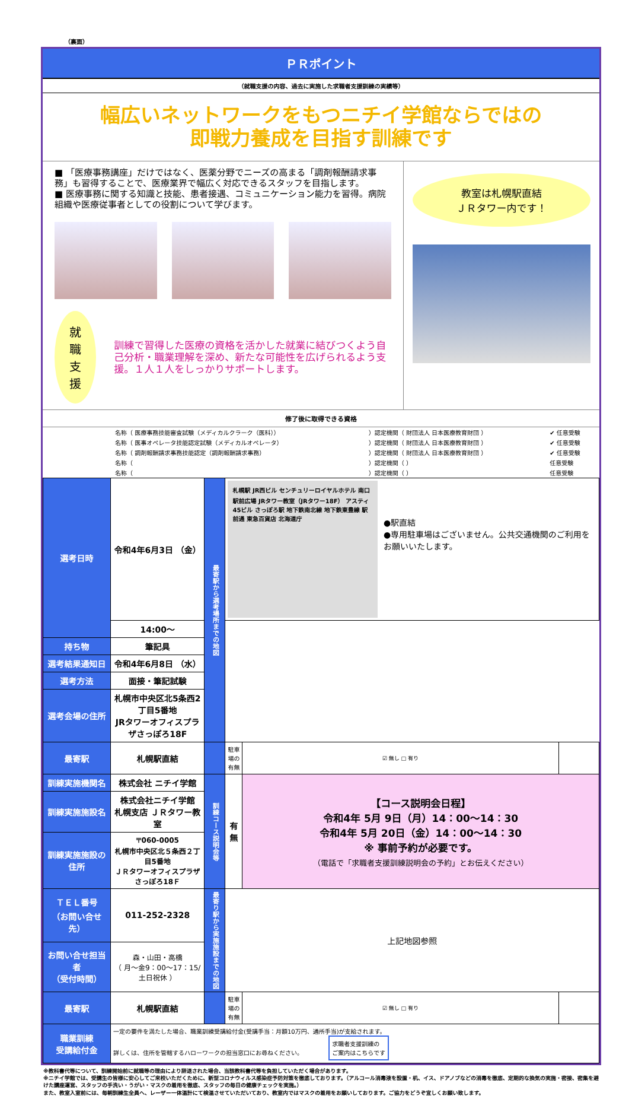（裏面）
ＰＲポイント
（就職支援の内容、過去に実施した求職者支援訓練の実績等）
幅広いネットワークをもつニチイ学館ならではの
即戦力養成を目指す訓練です
■ 「医療事務講座」だけではなく、医薬分野でニーズの高まる「調剤報酬請求事務」も習得することで、医療業界で幅広く対応できるスタッフを目指します。
■ 医療事務に関する知識と技能、患者接遇、コミュニケーション能力を習得。病院組織や医療従事者としての役割について学びます。
就職支援
訓練で習得した医療の資格を活かした就業に結びつくよう自己分析・職業理解を深め、新たな可能性を広げられるよう支援。１人１人をしっかりサポートします。
教室は札幌駅直結
ＪＲタワー内です！
修了後に取得できる資格
| | 名称（ 医療事務技能審査試験（メディカルクラーク（医科）） | ）認定機関（ 財団法人 日本医療教育財団 ） | ✔ 任意受験 |
| | 名称（ 医事オペレータ技能認定試験（メディカルオペレータ） | ）認定機関（ 財団法人 日本医療教育財団 ） | ✔ 任意受験 |
| | 名称（ 調剤報酬請求事務技能認定（調剤報酬請求事務） | ）認定機関（ 財団法人 日本医療教育財団 ） | ✔ 任意受験 |
| | 名称（ | ）認定機関（ ） | 任意受験 |
| | 名称（ | ）認定機関（ ） | 任意受験 |
| 選考日時 | 令和4年6月3日 （金） | 最寄駅から選考場所までの地図 | 札幌駅 JR西ビル センチュリーロイヤルホテル 南口駅前広場 JRタワー教室（JRタワー18F） アスティ45ビル さっぽろ駅 地下鉄南北線 地下鉄東豊線 駅前通 東急百貨店 北海道庁 ●駅直結 ●専用駐車場はございません。公共交通機関のご利用をお願いいたします。 | | |
| | 14:00～ | | | | |
| 持ち物 | 筆記具 | | | | |
| 選考結果通知日 | 令和4年6月8日 （水） | | | | |
| 選考方法 | 面接・筆記試験 | | | | |
| 選考会場の住所 | 札幌市中央区北5条西2丁目5番地 JRタワーオフィスプラザさっぽろ18F | | | | |
| 最寄駅 | 札幌駅直結 | | 駐車場の有無 | ☑ 無し □ 有り | |
| 訓練実施機関名 | 株式会社 ニチイ学館 | 訓練コース説明会等 | 有 無 | 【コース説明会日程】 令和4年 5月 9日（月）14：00～14：30 令和4年 5月 20日（金）14：00～14：30 ※ 事前予約が必要です。 （電話で「求職者支援訓練説明会の予約」とお伝えください） | |
| 訓練実施施設名 | 株式会社ニチイ学館 札幌支店 ＪＲタワー教室 | | | | |
| 訓練実施施設の住所 | 〒060-0005 札幌市中央区北５条西２丁目5番地 ＪＲタワーオフィスプラザさっぽろ18Ｆ | | | | |
| ＴＥＬ番号 （お問い合せ先） | 011-252-2328 | 最寄り駅から実施施設までの地図 | 上記地図参照 | | |
| お問い合せ担当者 （受付時間） | 森・山田・高橋 （ 月～金9：00～17：15/土日祝休 ） | | | | |
| 最寄駅 | 札幌駅直結 | | 駐車場の有無 | ☑ 無し □ 有り | |
| 職業訓練 受講給付金 | 一定の要件を満たした場合、職業訓練受講給付金(受講手当：月額10万円、通所手当)が支給されます。 詳しくは、住所を管轄するハローワークの担当窓口にお尋ねください。 求職者支援訓練の ご案内はこちらです | | | | |
※教科書代等について、訓練開始前に就職等の理由により辞退された場合、当該教科書代等を負担していただく場合があります。
※ニチイ学館では、受講生の皆様に安心してご来校いただくために、新型コロナウィルス感染症予防対策を徹底しております。（アルコール消毒液を設置・机、イス、ドアノブなどの消毒を徹底、定期的な換気の実施・密接、密集を避けた講座運営、スタッフの手洗い・うがい・マスクの着用を徹底、スタッフの毎日の健康チェックを実施。）
また、教室入室前には、毎朝訓練生全員へ、レーザー一体温計にて検温させていただいており、教室内ではマスクの着用をお願いしております。ご協力をどうぞ宜しくお願い致します。